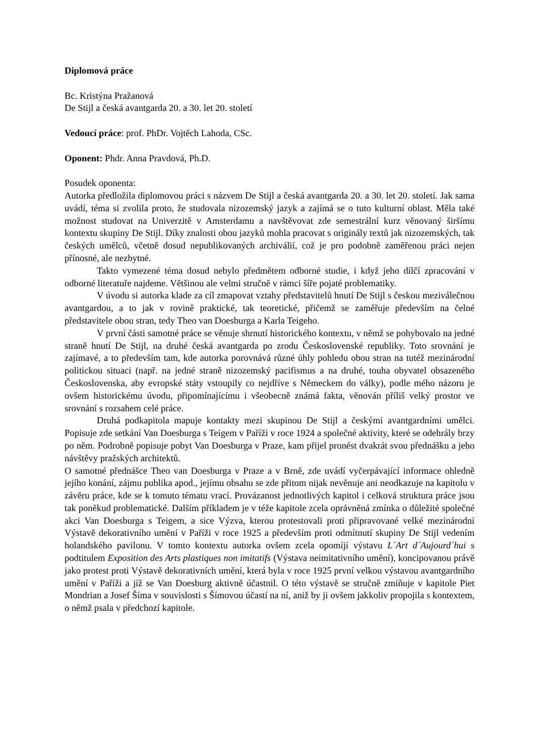Diplomová práce
Bc. Kristýna Pražanová
De Stijl a česká avantgarda 20. a 30. let 20. století
Vedoucí práce: prof. PhDr. Vojtěch Lahoda, CSc.
Oponent: Phdr. Anna Pravdová, Ph.D.
Posudek oponenta:
Autorka předložila diplomovou práci s názvem De Stijl a česká avantgarda 20. a 30. let 20. století. Jak sama uvádí, téma si zvolila proto, že studovala nizozemský jazyk a zajímá se o tuto kulturní oblast. Měla také možnost studovat na Univerzitě v Amsterdamu a navštěvovat zde semestrální kurz věnovaný širšímu kontextu skupiny De Stijl. Díky znalosti obou jazyků mohla pracovat s originály textů jak nizozemských, tak českých umělců, včetně dosud nepublikovaných archiválií, což je pro podobně zaměřenou práci nejen přínosné, ale nezbytné.
Takto vymezené téma dosud nebylo předmětem odborné studie, i když jeho dílčí zpracování v odborné literatuře najdeme. Většinou ale velmi stručně v rámci šíře pojaté problematiky.
V úvodu si autorka klade za cíl zmapovat vztahy představitelů hnutí De Stijl s českou meziválečnou avantgardou, a to jak v rovině praktické, tak teoretické, přičemž se zaměřuje především na čelné představitele obou stran, tedy Theo van Doesburga a Karla Teigeho.
V první části samotné práce se věnuje shrnutí historického kontextu, v němž se pohybovalo na jedné straně hnutí De Stijl, na druhé česká avantgarda po zrodu Československé republiky. Toto srovnání je zajímavé, a to především tam, kde autorka porovnává různé úhly pohledu obou stran na tutéž mezinárodní politickou situaci (např. na jedné straně nizozemský pacifismus a na druhé, touha obyvatel obsazeného Československa, aby evropské státy vstoupily co nejdříve s Německem do války), podle mého názoru je ovšem historickému úvodu, připomínajícímu i všeobecně známá fakta, věnován příliš velký prostor ve srovnání s rozsahem celé práce.
Druhá podkapitola mapuje kontakty mezi skupinou De Stijl a českými avantgardními umělci. Popisuje zde setkání Van Doesburga s Teigem v Paříži v roce 1924 a společné aktivity, které se odehrály brzy po něm. Podrobně popisuje pobyt Van Doesburga v Praze, kam přijel pronést dvakrát svou přednášku a jeho návštěvy pražských architektů.
O samotné přednášce Theo van Doesburga v Praze a v Brně, zde uvádí vyčerpávající informace ohledně jejího konání, zájmu publika apod., jejímu obsahu se zde přitom nijak nevěnuje ani neodkazuje na kapitolu v závěru práce, kde se k tomuto tématu vrací. Provázanost jednotlivých kapitol i celková struktura práce jsou tak poněkud problematické. Dalším příkladem je v téže kapitole zcela oprávněná zmínka o důležité společné akci Van Doesburga s Teigem, a sice Výzva, kterou protestovali proti připravované velké mezinárodní Výstavě dekorativního umění v Paříži v roce 1925 a především proti odmítnutí skupiny De Stijl vedením holandského pavilonu. V tomto kontextu autorka ovšem zcela opomíjí výstavu L´Art d´Aujourd´hui s podtitulem Exposition des Arts plastiques non imitatifs (Výstava neimitativního umění), koncipovanou právě jako protest proti Výstavě dekorativních umění, která byla v roce 1925 první velkou výstavou avantgardního umění v Paříži a jíž se Van Doesburg aktivně účastnil. O této výstavě se stručně zmiňuje v kapitole Piet Mondrian a Josef Šíma v souvislosti s Šímovou účastí na ní, aniž by ji ovšem jakkoliv propojila s kontextem, o němž psala v předchozí kapitole.